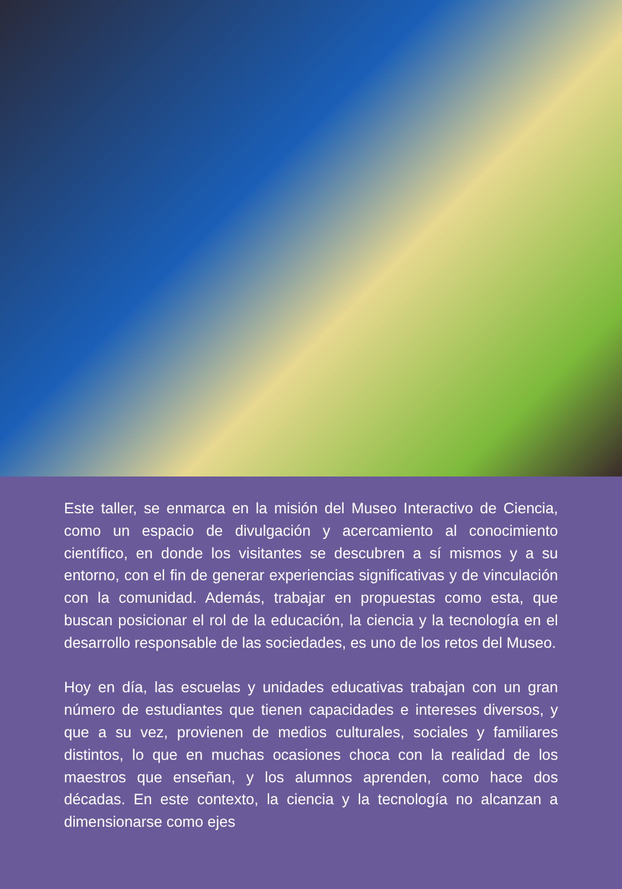Este taller, se enmarca en la misión del Museo Interactivo de Ciencia, como un espacio de divulgación y acercamiento al conocimiento científico, en donde los visitantes se descubren a sí mismos y a su entorno, con el fin de generar experiencias significativas y de vinculación con la comunidad. Además, trabajar en propuestas como esta, que buscan posicionar el rol de la educación, la ciencia y la tecnología en el desarrollo responsable de las sociedades, es uno de los retos del Museo.
Hoy en día, las escuelas y unidades educativas trabajan con un gran número de estudiantes que tienen capacidades e intereses diversos, y que a su vez, provienen de medios culturales, sociales y familiares distintos, lo que en muchas ocasiones choca con la realidad de los maestros que enseñan, y los alumnos aprenden, como hace dos décadas. En este contexto, la ciencia y la tecnología no alcanzan a dimensionarse como ejes